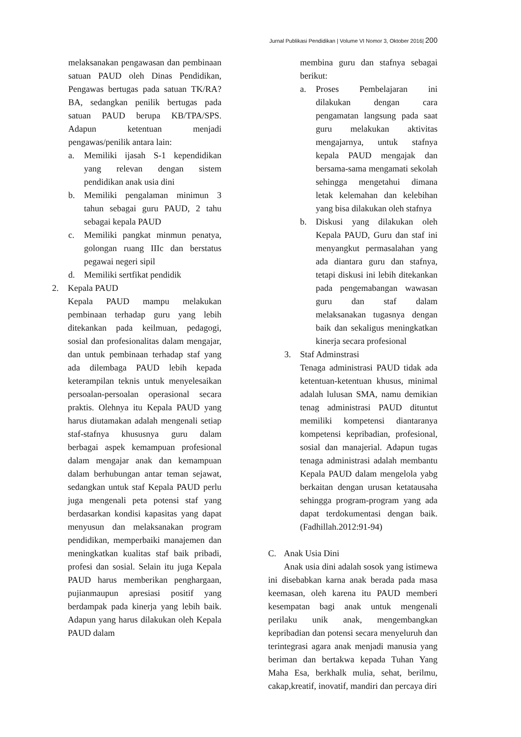Jurnal Publikasi Pendidikan | Volume VI Nomor 3, Oktober 2016| 200
melaksanakan pengawasan dan pembinaan satuan PAUD oleh Dinas Pendidikan, Pengawas bertugas pada satuan TK/RA?BA, sedangkan penilik bertugas pada satuan PAUD berupa KB/TPA/SPS. Adapun ketentuan menjadi pengawas/penilik antara lain:
a. Memiliki ijasah S-1 kependidikan yang relevan dengan sistem pendidikan anak usia dini
b. Memiliki pengalaman minimun 3 tahun sebagai guru PAUD, 2 tahu sebagai kepala PAUD
c. Memiliki pangkat minmun penatya, golongan ruang IIIc dan berstatus pegawai negeri sipil
d. Memiliki sertfikat pendidik
2. Kepala PAUD
Kepala PAUD mampu melakukan pembinaan terhadap guru yang lebih ditekankan pada keilmuan, pedagogi, sosial dan profesionalitas dalam mengajar, dan untuk pembinaan terhadap staf yang ada dilembaga PAUD lebih kepada keterampilan teknis untuk menyelesaikan persoalan-persoalan operasional secara praktis. Olehnya itu Kepala PAUD yang harus diutamakan adalah mengenali setiap staf-stafnya khususnya guru dalam berbagai aspek kemampuan profesional dalam mengajar anak dan kemampuan dalam berhubungan antar teman sejawat, sedangkan untuk staf Kepala PAUD perlu juga mengenali peta potensi staf yang berdasarkan kondisi kapasitas yang dapat menyusun dan melaksanakan program pendidikan, memperbaiki manajemen dan meningkatkan kualitas staf baik pribadi, profesi dan sosial. Selain itu juga Kepala PAUD harus memberikan penghargaan, pujianmaupun apresiasi positif yang berdampak pada kinerja yang lebih baik. Adapun yang harus dilakukan oleh Kepala PAUD dalam
membina guru dan stafnya sebagai berikut:
a. Proses Pembelajaran ini dilakukan dengan cara pengamatan langsung pada saat guru melakukan aktivitas mengajarnya, untuk stafnya kepala PAUD mengajak dan bersama-sama mengamati sekolah sehingga mengetahui dimana letak kelemahan dan kelebihan yang bisa dilakukan oleh stafnya
b. Diskusi yang dilakukan oleh Kepala PAUD, Guru dan staf ini menyangkut permasalahan yang ada diantara guru dan stafnya, tetapi diskusi ini lebih ditekankan pada pengemabangan wawasan guru dan staf dalam melaksanakan tugasnya dengan baik dan sekaligus meningkatkan kinerja secara profesional
3. Staf Adminstrasi
Tenaga administrasi PAUD tidak ada ketentuan-ketentuan khusus, minimal adalah lulusan SMA, namu demikian tenag administrasi PAUD dituntut memiliki kompetensi diantaranya kompetensi kepribadian, profesional, sosial dan manajerial. Adapun tugas tenaga administrasi adalah membantu Kepala PAUD dalam mengelola yabg berkaitan dengan urusan ketatausaha sehingga program-program yang ada dapat terdokumentasi dengan baik. (Fadhillah.2012:91-94)
C. Anak Usia Dini
Anak usia dini adalah sosok yang istimewa ini disebabkan karna anak berada pada masa keemasan, oleh karena itu PAUD memberi kesempatan bagi anak untuk mengenali perilaku unik anak, mengembangkan kepribadian dan potensi secara menyeluruh dan terintegrasi agara anak menjadi manusia yang beriman dan bertakwa kepada Tuhan Yang Maha Esa, berkhalk mulia, sehat, berilmu, cakap,kreatif, inovatif, mandiri dan percaya diri